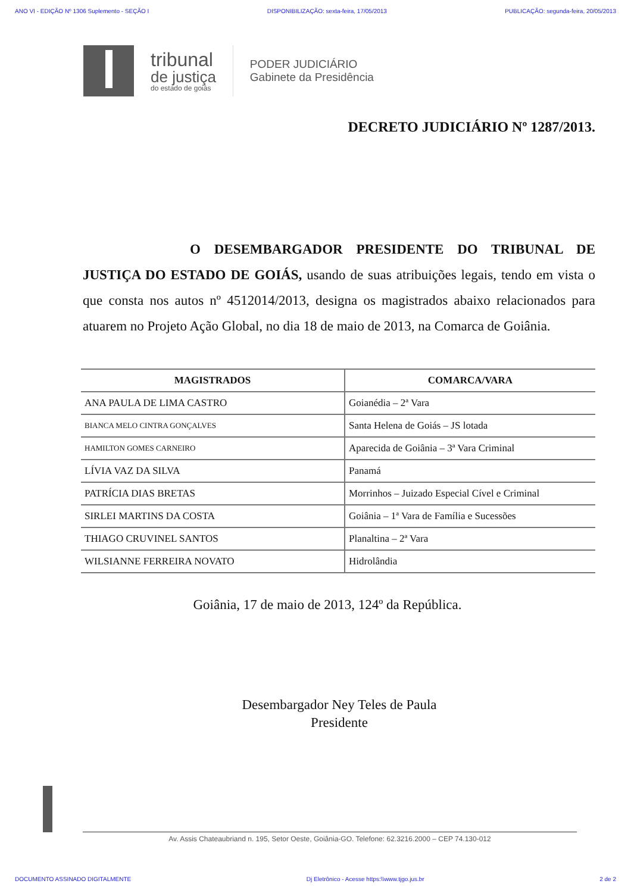ANO VI - EDIÇÃO Nº 1306 Suplemento - SEÇÃO I DISPONIBILIZAÇÃO: sexta-feira, 17/05/2013 PUBLICAÇÃO: segunda-feira, 20/05/2013
tribunal
de justiça
do estado de goiás
PODER JUDICIÁRIO
Gabinete da Presidência
DECRETO JUDICIÁRIO Nº 1287/2013.
O DESEMBARGADOR PRESIDENTE DO TRIBUNAL DE JUSTIÇA DO ESTADO DE GOIÁS, usando de suas atribuições legais, tendo em vista o que consta nos autos nº 4512014/2013, designa os magistrados abaixo relacionados para atuarem no Projeto Ação Global, no dia 18 de maio de 2013, na Comarca de Goiânia.
| MAGISTRADOS | COMARCA/VARA |
| --- | --- |
| ANA PAULA DE LIMA CASTRO | Goianédia – 2ª Vara |
| BIANCA MELO CINTRA GONÇALVES | Santa Helena de Goiás – JS lotada |
| HAMILTON GOMES CARNEIRO | Aparecida de Goiânia – 3ª Vara Criminal |
| LÍVIA VAZ DA SILVA | Panamá |
| PATRÍCIA DIAS BRETAS | Morrinhos – Juizado Especial Cível e Criminal |
| SIRLEI MARTINS DA COSTA | Goiânia – 1ª Vara de Família e Sucessões |
| THIAGO CRUVINEL SANTOS | Planaltina – 2ª Vara |
| WILSIANNE FERREIRA NOVATO | Hidrolândia |
Goiânia, 17 de maio de 2013, 124º da República.
Desembargador Ney Teles de Paula
Presidente
Av. Assis Chateaubriand n. 195, Setor Oeste, Goiânia-GO. Telefone: 62.3216.2000 – CEP 74.130-012
DOCUMENTO ASSINADO DIGITALMENTE Dj Eletrônico - Acesse https:\\www.tjgo.jus.br 2 de 2